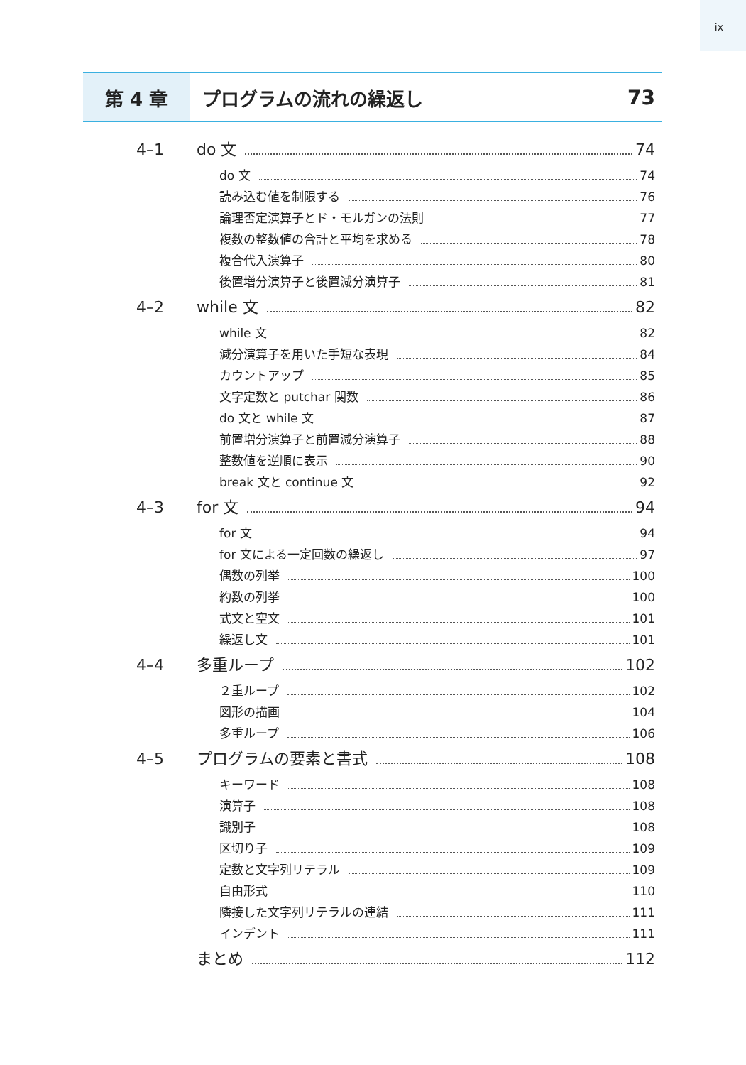ix
第 4 章
プログラムの流れの繰返し 73
4–1 do 文 74
do 文 74
読み込む値を制限する 76
論理否定演算子とド・モルガンの法則 77
複数の整数値の合計と平均を求める 78
複合代入演算子 80
後置増分演算子と後置減分演算子 81
4–2 while 文 82
while 文 82
減分演算子を用いた手短な表現 84
カウントアップ 85
文字定数と putchar 関数 86
do 文と while 文 87
前置増分演算子と前置減分演算子 88
整数値を逆順に表示 90
break 文と continue 文 92
4–3 for 文 94
for 文 94
for 文による一定回数の繰返し 97
偶数の列挙 100
約数の列挙 100
式文と空文 101
繰返し文 101
4–4 多重ループ 102
２重ループ 102
図形の描画 104
多重ループ 106
4–5 プログラムの要素と書式 108
キーワード 108
演算子 108
識別子 108
区切り子 109
定数と文字列リテラル 109
自由形式 110
隣接した文字列リテラルの連結 111
インデント 111
まとめ 112